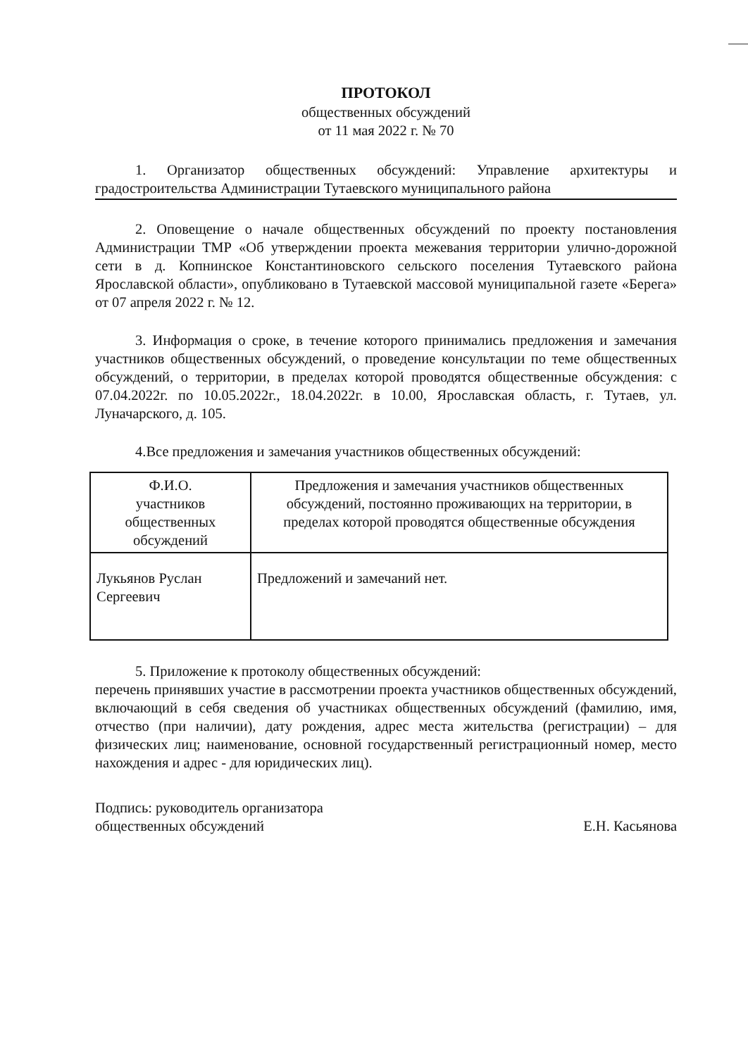ПРОТОКОЛ
общественных обсуждений
от 11 мая 2022 г. № 70
1. Организатор общественных обсуждений: Управление архитектуры и градостроительства Администрации Тутаевского муниципального района
2. Оповещение о начале общественных обсуждений по проекту постановления Администрации ТМР «Об утверждении проекта межевания территории улично-дорожной сети в д. Копнинское Константиновского сельского поселения Тутаевского района Ярославской области», опубликовано в Тутаевской массовой муниципальной газете «Берега» от 07 апреля 2022 г. № 12.
3. Информация о сроке, в течение которого принимались предложения и замечания участников общественных обсуждений, о проведение консультации по теме общественных обсуждений, о территории, в пределах которой проводятся общественные обсуждения: с 07.04.2022г. по 10.05.2022г., 18.04.2022г. в 10.00, Ярославская область, г. Тутаев, ул. Луначарского, д. 105.
4.Все предложения и замечания участников общественных обсуждений:
| Ф.И.О. участников общественных обсуждений | Предложения и замечания участников общественных обсуждений, постоянно проживающих на территории, в пределах которой проводятся общественные обсуждения |
| --- | --- |
| Лукьянов Руслан Сергеевич | Предложений и замечаний нет. |
5. Приложение к протоколу общественных обсуждений:
перечень принявших участие в рассмотрении проекта участников общественных обсуждений, включающий в себя сведения об участниках общественных обсуждений (фамилию, имя, отчество (при наличии), дату рождения, адрес места жительства (регистрации) – для физических лиц; наименование, основной государственный регистрационный номер, место нахождения и адрес - для юридических лиц).
Подпись: руководитель организатора
общественных обсуждений
Е.Н. Касьянова